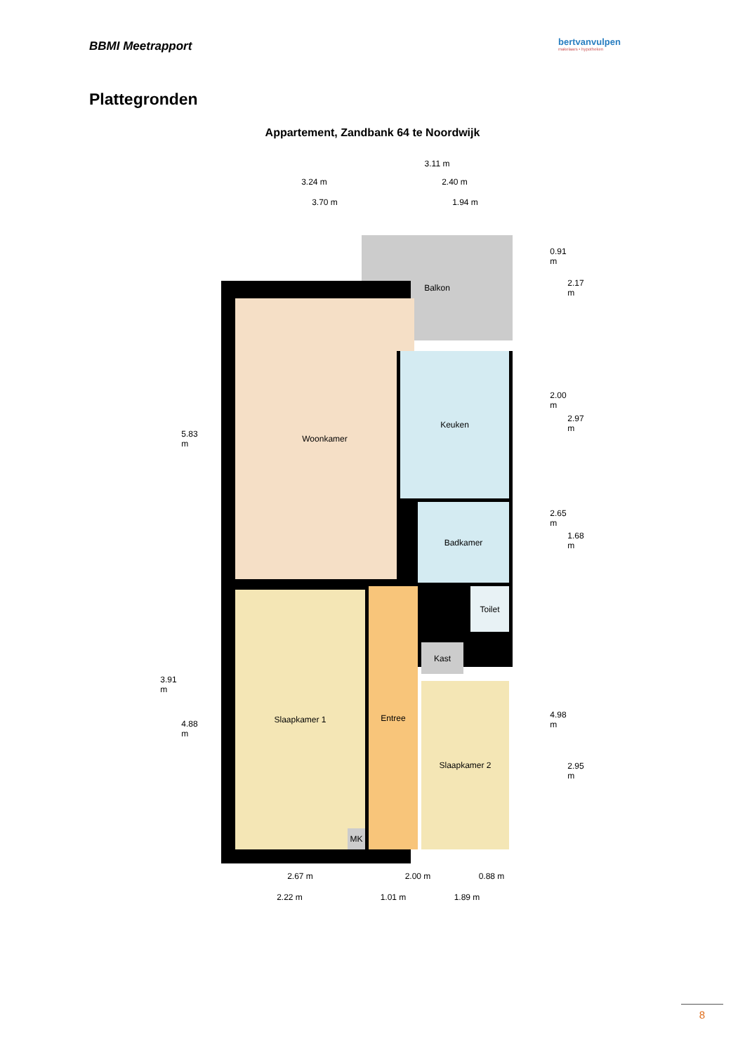BBMI Meetrapport
bertvanvulpen
makelaars • hypotheken
Plattegronden
Appartement, Zandbank 64 te Noordwijk
3.11 m
3.24 m 2.40 m
3.70 m 1.94 m
Balkon
Woonkamer
Keuken
Badkamer
Slaapkamer 1 Entree Toilet
Kast
Slaapkamer 2
MK
5.83 m
3.91 m
4.88 m
0.91 m
2.17 m
2.00 m
2.97 m
2.65 m
1.68 m
4.98 m
2.95 m
2.67 m 2.00 m 0.88 m
2.22 m 1.01 m 1.89 m
8